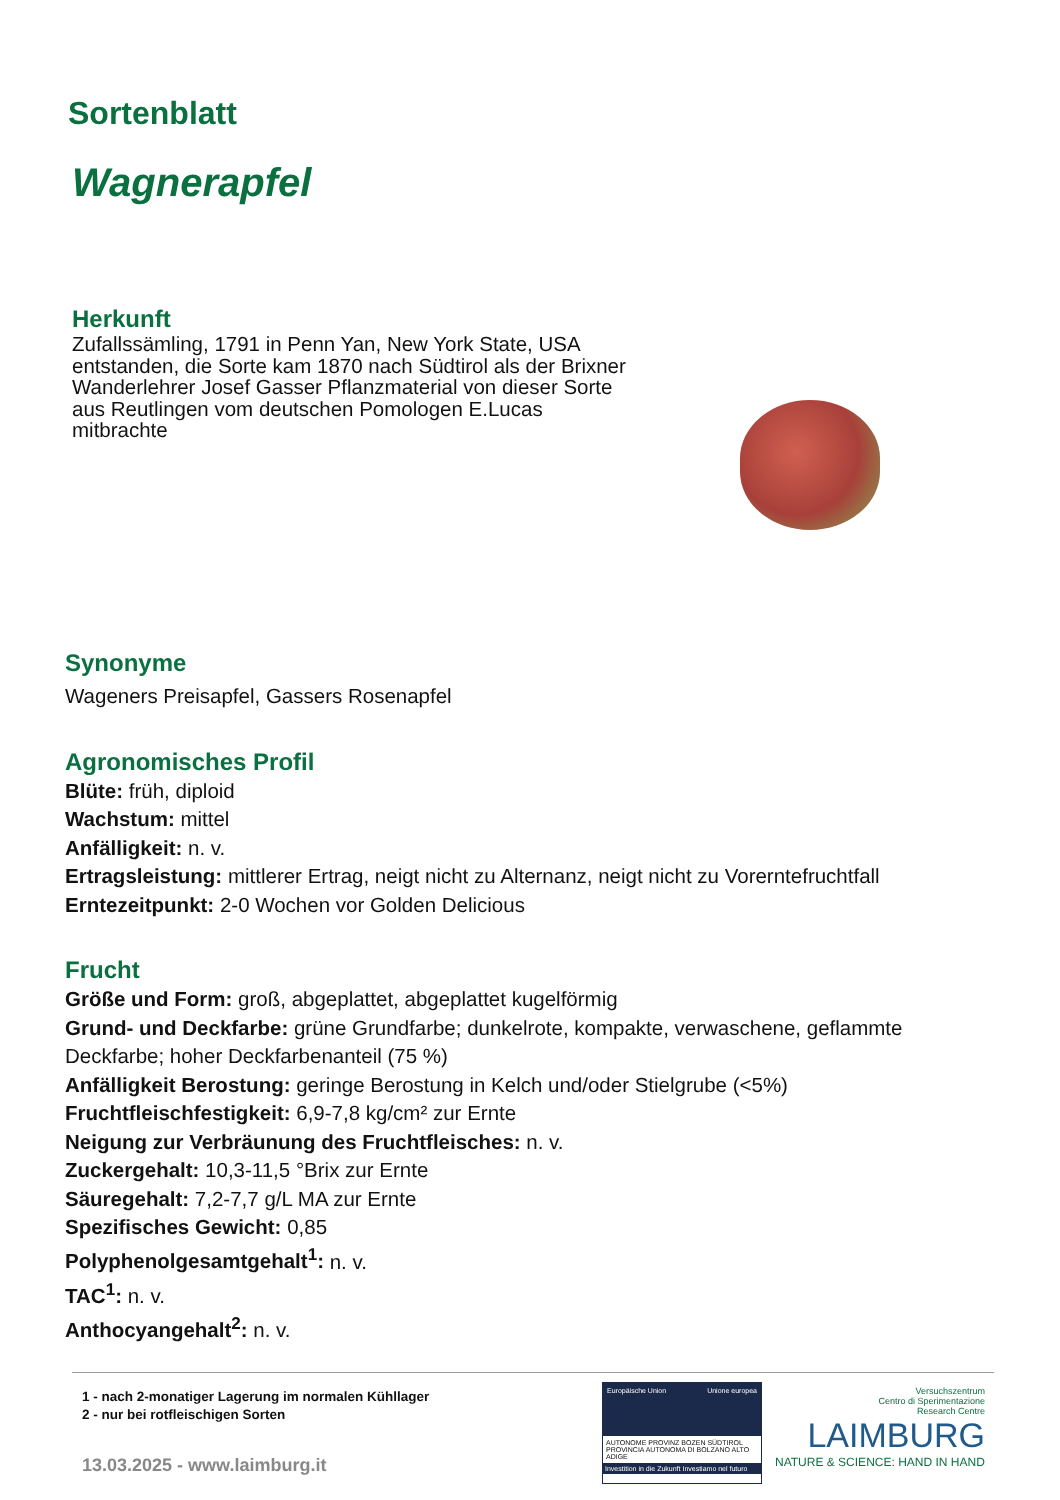Sortenblatt
Wagnerapfel
Herkunft
Zufallssämling, 1791 in Penn Yan, New York State, USA entstanden, die Sorte kam 1870 nach Südtirol als der Brixner Wanderlehrer Josef Gasser Pflanzmaterial von dieser Sorte aus Reutlingen vom deutschen Pomologen E.Lucas mitbrachte
Synonyme
Wageners Preisapfel, Gassers Rosenapfel
Agronomisches Profil
Blüte: früh, diploid
Wachstum: mittel
Anfälligkeit: n. v.
Ertragsleistung: mittlerer Ertrag, neigt nicht zu Alternanz, neigt nicht zu Vorerntefruchtfall
Erntezeitpunkt: 2-0 Wochen vor Golden Delicious
Frucht
Größe und Form: groß, abgeplattet, abgeplattet kugelförmig
Grund- und Deckfarbe: grüne Grundfarbe; dunkelrote, kompakte, verwaschene, geflammte Deckfarbe; hoher Deckfarbenanteil (75 %)
Anfälligkeit Berostung: geringe Berostung in Kelch und/oder Stielgrube (<5%)
Fruchtfleischfestigkeit: 6,9-7,8 kg/cm² zur Ernte
Neigung zur Verbräunung des Fruchtfleisches: n. v.
Zuckergehalt: 10,3-11,5 °Brix zur Ernte
Säuregehalt: 7,2-7,7 g/L MA zur Ernte
Spezifisches Gewicht: 0,85
Polyphenolgesamtgehalt<sup>1</sup>: n. v.
TAC<sup>1</sup>: n. v.
Anthocyangehalt<sup>2</sup>: n. v.
1 - nach 2-monatiger Lagerung im normalen Kühllager
2 - nur bei rotfleischigen Sorten
13.03.2025 - www.laimburg.it
Europäische Union Unione europea
AUTONOME PROVINZ BOZEN SÜDTIROL PROVINCIA AUTONOMA DI BOLZANO ALTO ADIGE
Investition in die Zukunft Investiamo nel futuro
Versuchszentrum
Centro di Sperimentazione
Research Centre
LAIMBURG
NATURE & SCIENCE: HAND IN HAND